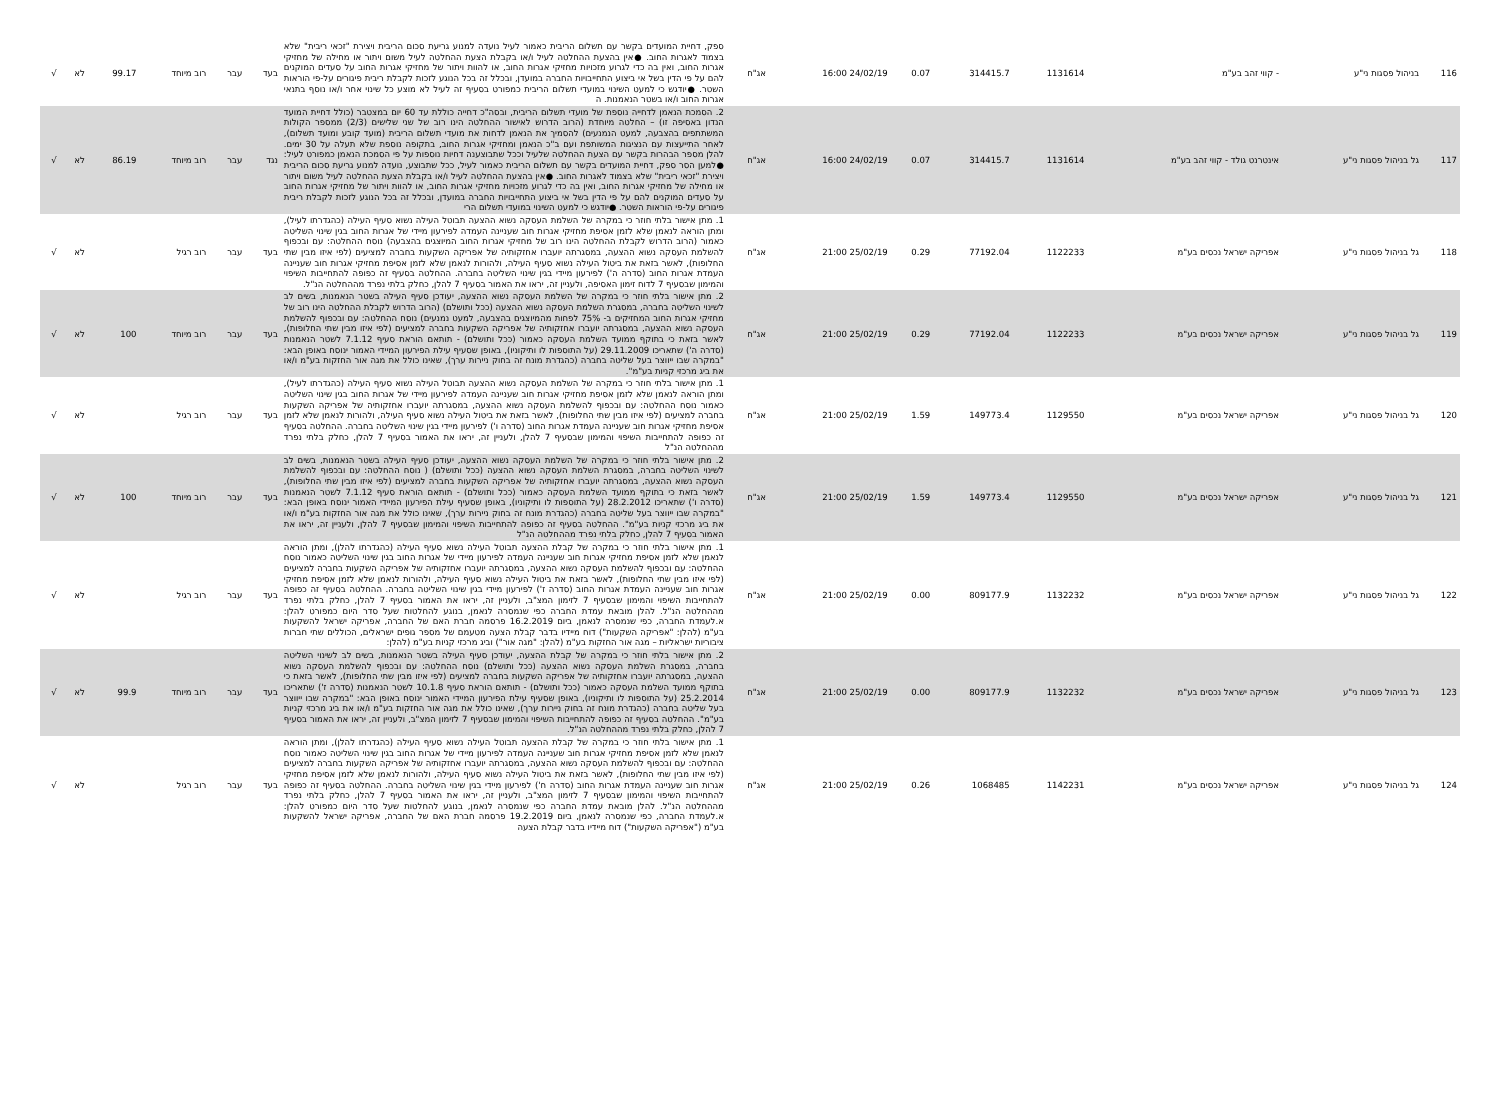| 116 | בניהול פסגות ני"ע | - קווי זהב בע"מ | 1131614 | 314415.7 | 0.07 | 24/02/19 16:00 | אג"ח | ספק, דחיית המועדים בקשר עם תשלום הריבית כאמור לעיל נועדה למנוע גריעת סכום הריבית ויצירת "זכאי ריבית" שלא בצמוד לאגרות החוב. ●אין בהצעת ההחלטה לעיל ו/או בקבלת הצעת ההחלטה לעיל משום ויתור או מחילה של מחזיקי אגרות החוב, ואין בה כדי לגרוע מזכויות מחזיקי אגרות החוב, או להוות ויתור של מחזיקי אגרות החוב על סעדים המוקנים להם על פי הדין בשל אי ביצוע התחייבויות החברה במועדן, ובכלל זה בכל הנוגע לזכות לקבלת ריבית פיגורים על-פי הוראות השטר. ●יודגש כי למעט השינוי במועדי תשלום הריבית כמפורט בסעיף זה לעיל לא מוצע כל שינוי אחר ו/או נוסף בתנאי אגרות החוב ו/או בשטר הנאמנות. ה | בעד | עבר | רוב מיוחד | 99.17 | לא | √ |
| 117 | גל בניהול פסגות ני"ע | אינטרנט גולד - קווי זהב בע"מ | 1131614 | 314415.7 | 0.07 | 24/02/19 16:00 | אג"ח | 2. הסמכת הנאמן לדחייה נוספת של מועדי תשלום הריבית, ובסה"כ דחייה כוללת עד 60 יום במצטבר (כולל דחיית המועד הנדון באסיפה זו) – החלטה מיוחדת (הרוב הדרוש לאישור ההחלטה הינו רוב של שני שלישים (2/3) ממספר הקולות המשתתפים בהצבעה, למעט הנמנעים) להסמיך את הנאמן לדחות את מועדי תשלום הריבית (מועד קובע ומועד תשלום), לאחר התייעצות עם הנציגות המשותפת ועם ב"כ הנאמן ומחזיקי אגרות החוב, בתקופה נוספת שלא תעלה על 30 ימים. להלן מספר הבהרות בקשר עם הצעת ההחלטה שלעיל וככל שתבוצענה דחיות נוספות על פי הסמכת הנאמן כמפורט לעיל: ●למען הסר ספק, דחיית המועדים בקשר עם תשלום הריבית כאמור לעיל, ככל שתבוצע, נועדה למנוע גריעת סכום הריבית ויצירת "זכאי ריבית" שלא בצמוד לאגרות החוב. ●אין בהצעת ההחלטה לעיל ו/או בקבלת הצעת ההחלטה לעיל משום ויתור או מחילה של מחזיקי אגרות החוב, ואין בה כדי לגרוע מזכויות מחזיקי אגרות החוב, או להוות ויתור של מחזיקי אגרות החוב על סעדים המוקנים להם על פי הדין בשל אי ביצוע התחייבויות החברה במועדן, ובכלל זה בכל הנוגע לזכות לקבלת ריבית פיגורים על-פי הוראות השטר. ●יודגש כי למעט השינוי במועדי תשלום הרי | נגד | עבר | רוב מיוחד | 86.19 | לא | √ |
| 118 | גל בניהול פסגות ני"ע | אפריקה ישראל נכסים בע"מ | 1122233 | 77192.04 | 0.29 | 25/02/19 21:00 | אג"ח | 1. מתן אישור בלתי חוזר כי במקרה של השלמת העסקה נשוא ההצעה תבוטל העילה נשוא סעיף העילה (כהגדרתו לעיל), ומתן הוראה לנאמן שלא לזמן אסיפת מחזיקי אגרות חוב שעניינה העמדה לפירעון מיידי של אגרות החוב בגין שינוי השליטה כאמור (הרוב הדרוש לקבלת ההחלטה הינו רוב של מחזיקי אגרות החוב המיוצגים בהצבעה) נוסח ההחלטה: עם ובכפוף להשלמת העסקה נשוא ההצעה, במסגרתה יועברו אחזקותיה של אפריקה השקעות בחברה למציעים (לפי איזו מבין שתי החלופות), לאשר בזאת את ביטול העילה נשוא סעיף העילה, ולהורות לנאמן שלא לזמן אסיפת מחזיקי אגרות חוב שעניינה העמדת אגרות החוב (סדרה ה') לפירעון מיידי בגין שינוי השליטה בחברה. ההחלטה בסעיף זה כפופה להתחייבות השיפוי והמימון שבסעיף 7 לדוח זימון האסיפה, ולעניין זה, יראו את האמור בסעיף 7 להלן, כחלק בלתי נפרד מההחלטה הנ"ל. | בעד | עבר | רוב רגיל | | לא | √ |
| 119 | גל בניהול פסגות ני"ע | אפריקה ישראל נכסים בע"מ | 1122233 | 77192.04 | 0.29 | 25/02/19 21:00 | אג"ח | 2. מתן אישור בלתי חוזר כי במקרה של השלמת העסקה נשוא ההצעה, יעודכן סעיף העילה בשטר הנאמנות, בשים לב לשינוי השליטה בחברה, במסגרת השלמת העסקה נשוא ההצעה (ככל ותושלם) (הרוב הדרוש לקבלת ההחלטה הינו רוב של מחזיקי אגרות החוב המחזיקים ב- 75% לפחות מהמיוצגים בהצבעה, למעט נמנעים) נוסח ההחלטה: עם ובכפוף להשלמת העסקה נשוא ההצעה, במסגרתה יועברו אחזקותיה של אפריקה השקעות בחברה למציעים (לפי איזו מבין שתי החלופות), לאשר בזאת כי בתוקף ממועד השלמת העסקה כאמור (ככל ותושלם) - תותאם הוראת סעיף 7.1.12 לשטר הנאמנות (סדרה ה') שתאריכו 29.11.2009 (על התוספות לו ותיקוניו), באופן שסעיף עילת הפירעון המיידי האמור ינוסח באופן הבא: "במקרה שבו ייווצר בעל שליטה בחברה (כהגדרת מונח זה בחוק ניירות ערך), שאינו כולל את מגה אור החזקות בע"מ ו/או את ביג מרכזי קניות בע"מ". | בעד | עבר | רוב מיוחד | 100 | לא | √ |
| 120 | גל בניהול פסגות ני"ע | אפריקה ישראל נכסים בע"מ | 1129550 | 149773.4 | 1.59 | 25/02/19 21:00 | אג"ח | 1. מתן אישור בלתי חוזר כי במקרה של השלמת העסקה נשוא ההצעה תבוטל העילה נשוא סעיף העילה (כהגדרתו לעיל), ומתן הוראה לנאמן שלא לזמן אסיפת מחזיקי אגרות חוב שעניינה העמדה לפירעון מיידי של אגרות החוב בגין שינוי השליטה כאמור נוסח ההחלטה: עם ובכפוף להשלמת העסקה נשוא ההצעה, במסגרתה יועברו אחזקותיה של אפריקה השקעות בחברה למציעים (לפי איזו מבין שתי החלופות), לאשר בזאת את ביטול העילה נשוא סעיף העילה, ולהורות לנאמן שלא לזמן אסיפת מחזיקי אגרות חוב שעניינה העמדת אגרות החוב (סדרה ו') לפירעון מיידי בגין שינוי השליטה בחברה. ההחלטה בסעיף זה כפופה להתחייבות השיפוי והמימון שבסעיף 7 להלן, ולעניין זה, יראו את האמור בסעיף 7 להלן, כחלק בלתי נפרד מההחלטה הנ"ל | בעד | עבר | רוב רגיל | | לא | √ |
| 121 | גל בניהול פסגות ני"ע | אפריקה ישראל נכסים בע"מ | 1129550 | 149773.4 | 1.59 | 25/02/19 21:00 | אג"ח | 2. מתן אישור בלתי חוזר כי במקרה של השלמת העסקה נשוא ההצעה, יעודכן סעיף העילה בשטר הנאמנות, בשים לב לשינוי השליטה בחברה, במסגרת השלמת העסקה נשוא ההצעה (ככל ותושלם) ( נוסח ההחלטה: עם ובכפוף להשלמת העסקה נשוא ההצעה, במסגרתה יועברו אחזקותיה של אפריקה השקעות בחברה למציעים (לפי איזו מבין שתי החלופות), לאשר בזאת כי בתוקף ממועד השלמת העסקה כאמור (ככל ותושלם) - תותאם הוראת סעיף 7.1.12 לשטר הנאמנות (סדרה ו') שתאריכו 28.2.2012 (על התוספות לו ותיקוניו), באופן שסעיף עילת הפירעון המיידי האמור ינוסח באופן הבא: "במקרה שבו ייווצר בעל שליטה בחברה (כהגדרת מונח זה בחוק ניירות ערך), שאינו כולל את מגה אור החזקות בע"מ ו/או את ביג מרכזי קניות בע"מ". ההחלטה בסעיף זה כפופה להתחייבות השיפוי והמימון שבסעיף 7 להלן, ולעניין זה, יראו את האמור בסעיף 7 להלן, כחלק בלתי נפרד מההחלטה הנ"ל | בעד | עבר | רוב מיוחד | 100 | לא | √ |
| 122 | גל בניהול פסגות ני"ע | אפריקה ישראל נכסים בע"מ | 1132232 | 809177.9 | 0.00 | 25/02/19 21:00 | אג"ח | 1. מתן אישור בלתי חוזר כי במקרה של קבלת ההצעה תבוטל העילה נשוא סעיף העילה (כהגדרתו להלן), ומתן הוראה לנאמן שלא לזמן אסיפת מחזיקי אגרות חוב שעניינה העמדה לפירעון מיידי של אגרות החוב בגין שינוי השליטה כאמור נוסח ההחלטה: עם ובכפוף להשלמת העסקה נשוא ההצעה, במסגרתה יועברו אחזקותיה של אפריקה השקעות בחברה למציעים (לפי איזו מבין שתי החלופות), לאשר בזאת את ביטול העילה נשוא סעיף העילה, ולהורות לנאמן שלא לזמן אסיפת מחזיקי אגרות חוב שעניינה העמדת אגרות החוב (סדרה ז') לפירעון מיידי בגין שינוי השליטה בחברה. ההחלטה בסעיף זה כפופה להתחייבות השיפוי והמימון שבסעיף 7 לזימון המצ"ב, ולעניין זה, יראו את האמור בסעיף 7 להלן, כחלק בלתי נפרד מההחלטה הנ"ל. להלן מובאת עמדת החברה כפי שנמסרה לנאמן, בנוגע להחלטות שעל סדר היום כמפורט להלן: א.לעמדת החברה, כפי שנמסרה לנאמן, ביום 16.2.2019 פרסמה חברת האם של החברה, אפריקה ישראל להשקעות בע"מ (להלן: "אפריקה השקעות") דוח מיידיו בדבר קבלת הצעה מטעמם של מספר גופים ישראלים, הכוללים שתי חברות ציבוריות ישראליות – מגה אור החזקות בע"מ (להלן: "מגה אור") וביג מרכזי קניות בע"מ (להלן: | בעד | עבר | רוב רגיל | | לא | √ |
| 123 | גל בניהול פסגות ני"ע | אפריקה ישראל נכסים בע"מ | 1132232 | 809177.9 | 0.00 | 25/02/19 21:00 | אג"ח | 2. מתן אישור בלתי חוזר כי במקרה של קבלת ההצעה, יעודכן סעיף העילה בשטר הנאמנות, בשים לב לשינוי השליטה בחברה, במסגרת השלמת העסקה נשוא ההצעה (ככל ותושלם) נוסח ההחלטה: עם ובכפוף להשלמת העסקה נשוא ההצעה, במסגרתה יועברו אחזקותיה של אפריקה השקעות בחברה למציעים (לפי איזו מבין שתי החלופות), לאשר בזאת כי בתוקף ממועד השלמת העסקה כאמור (ככל ותושלם) - תותאם הוראת סעיף 10.1.8 לשטר הנאמנות (סדרה ז') שתאריכו 25.2.2014 (על התוספות לו ותיקוניו), באופן שסעיף עילת הפירעון המיידי האמור ינוסח באופן הבא: "במקרה שבו ייווצר בעל שליטה בחברה (כהגדרת מונח זה בחוק ניירות ערך), שאינו כולל את מגה אור החזקות בע"מ ו/או את ביג מרכזי קניות בע"מ". ההחלטה בסעיף זה כפופה להתחייבות השיפוי והמימון שבסעיף 7 לזימון המצ"ב, ולעניין זה, יראו את האמור בסעיף 7 להלן, כחלק בלתי נפרד מההחלטה הנ"ל. | בעד | עבר | רוב מיוחד | 99.9 | לא | √ |
| 124 | גל בניהול פסגות ני"ע | אפריקה ישראל נכסים בע"מ | 1142231 | 1068485 | 0.26 | 25/02/19 21:00 | אג"ח | 1. מתן אישור בלתי חוזר כי במקרה של קבלת ההצעה תבוטל העילה נשוא סעיף העילה (כהגדרתו להלן), ומתן הוראה לנאמן שלא לזמן אסיפת מחזיקי אגרות חוב שעניינה העמדה לפירעון מיידי של אגרות החוב בגין שינוי השליטה כאמור נוסח ההחלטה: עם ובכפוף להשלמת העסקה נשוא ההצעה, במסגרתה יועברו אחזקותיה של אפריקה השקעות בחברה למציעים (לפי איזו מבין שתי החלופות), לאשר בזאת את ביטול העילה נשוא סעיף העילה, ולהורות לנאמן שלא לזמן אסיפת מחזיקי אגרות חוב שעניינה העמדת אגרות החוב (סדרה ח') לפירעון מיידי בגין שינוי השליטה בחברה. ההחלטה בסעיף זה כפופה להתחייבות השיפוי והמימון שבסעיף 7 לזימון המצ"ב, ולעניין זה, יראו את האמור בסעיף 7 להלן, כחלק בלתי נפרד מההחלטה הנ"ל. להלן מובאת עמדת החברה כפי שנמסרה לנאמן, בנוגע להחלטות שעל סדר היום כמפורט להלן: א.לעמדת החברה, כפי שנמסרה לנאמן, ביום 19.2.2019 פרסמה חברת האם של החברה, אפריקה ישראל להשקעות בע"מ ("אפריקה השקעות") דוח מיידיו בדבר קבלת הצעה | בעד | עבר | רוב רגיל | | לא | √ |